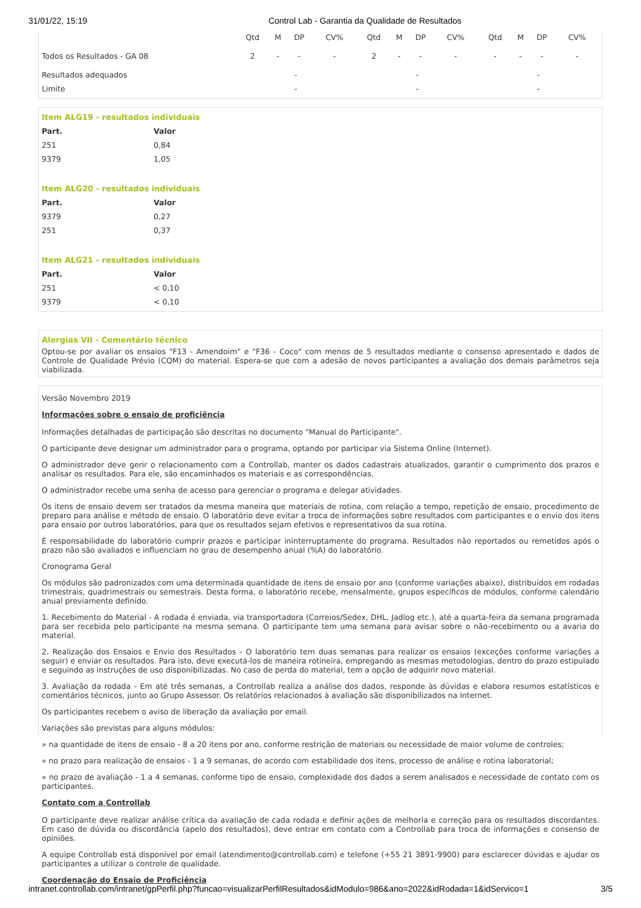31/01/22, 15:19 Control Lab - Garantia da Qualidade de Resultados
| | Qtd | M | DP | CV% | Qtd | M | DP | CV% | Qtd | M | DP | CV% |
| --- | --- | --- | --- | --- | --- | --- | --- | --- | --- | --- | --- | --- |
| Todos os Resultados - GA 08 | 2 | - | - | - | 2 | - | - | - | - | - | - | - |
| Resultados adequados | - | | | | - | | | | - | | | |
| Limite | - | | | | - | | | | - | | | |
Item ALG19 - resultados individuais
| Part. | Valor |
| 251 | 0,84 |
| 9379 | 1,05 |
Item ALG20 - resultados individuais
| Part. | Valor |
| 9379 | 0,27 |
| 251 | 0,37 |
Item ALG21 - resultados individuais
| Part. | Valor |
| 251 | < 0,10 |
| 9379 | < 0,10 |
Alergias VII - Comentário técnico
Optou-se por avaliar os ensaios "F13 - Amendoim" e "F36 - Coco" com menos de 5 resultados mediante o consenso apresentado e dados de Controle de Qualidade Prévio (CQM) do material. Espera-se que com a adesão de novos participantes a avaliação dos demais parâmetros seja viabilizada.
Versão Novembro 2019
Informações sobre o ensaio de proficiência
Informações detalhadas de participação são descritas no documento "Manual do Participante".
O participante deve designar um administrador para o programa, optando por participar via Sistema Online (Internet).
O administrador deve gerir o relacionamento com a Controllab, manter os dados cadastrais atualizados, garantir o cumprimento dos prazos e analisar os resultados. Para ele, são encaminhados os materiais e as correspondências.
O administrador recebe uma senha de acesso para gerenciar o programa e delegar atividades.
Os itens de ensaio devem ser tratados da mesma maneira que materiais de rotina, com relação a tempo, repetição de ensaio, procedimento de preparo para análise e método de ensaio. O laboratório deve evitar a troca de informações sobre resultados com participantes e o envio dos itens para ensaio por outros laboratórios, para que os resultados sejam efetivos e representativos da sua rotina.
É responsabilidade do laboratório cumprir prazos e participar ininterruptamente do programa. Resultados não reportados ou remetidos após o prazo não são avaliados e influenciam no grau de desempenho anual (%A) do laboratório.
Cronograma Geral
Os módulos são padronizados com uma determinada quantidade de itens de ensaio por ano (conforme variações abaixo), distribuídos em rodadas trimestrais, quadrimestrais ou semestrais. Desta forma, o laboratório recebe, mensalmente, grupos específicos de módulos, conforme calendário anual previamente definido.
1. Recebimento do Material - A rodada é enviada, via transportadora (Correios/Sedex, DHL, Jadlog etc.), até a quarta-feira da semana programada para ser recebida pelo participante na mesma semana. O participante tem uma semana para avisar sobre o não-recebimento ou a avaria do material.
2. Realização dos Ensaios e Envio dos Resultados - O laboratório tem duas semanas para realizar os ensaios (exceções conforme variações a seguir) e enviar os resultados. Para isto, deve executá-los de maneira rotineira, empregando as mesmas metodologias, dentro do prazo estipulado e seguindo as instruções de uso disponibilizadas. No caso de perda do material, tem a opção de adquirir novo material.
3. Avaliação da rodada - Em até três semanas, a Controllab realiza a análise dos dados, responde às dúvidas e elabora resumos estatísticos e comentários técnicos, junto ao Grupo Assessor. Os relatórios relacionados à avaliação são disponibilizados na Internet.
Os participantes recebem o aviso de liberação da avaliação por email.
Variações são previstas para alguns módulos:
» na quantidade de itens de ensaio - 8 a 20 itens por ano, conforme restrição de materiais ou necessidade de maior volume de controles;
» no prazo para realização de ensaios - 1 a 9 semanas, de acordo com estabilidade dos itens, processo de análise e rotina laboratorial;
» no prazo de avaliação - 1 a 4 semanas, conforme tipo de ensaio, complexidade dos dados a serem analisados e necessidade de contato com os participantes.
Contato com a Controllab
O participante deve realizar análise crítica da avaliação de cada rodada e definir ações de melhoria e correção para os resultados discordantes. Em caso de dúvida ou discordância (apelo dos resultados), deve entrar em contato com a Controllab para troca de informações e consenso de opiniões.
A equipe Controllab está disponível por email (atendimento@controllab.com) e telefone (+55 21 3891-9900) para esclarecer dúvidas e ajudar os participantes a utilizar o controle de qualidade.
Coordenação do Ensaio de Proficiência
intranet.controllab.com/intranet/gpPerfil.php?funcao=visualizarPerfilResultados&idModulo=986&ano=2022&idRodada=1&idServico=1 3/5